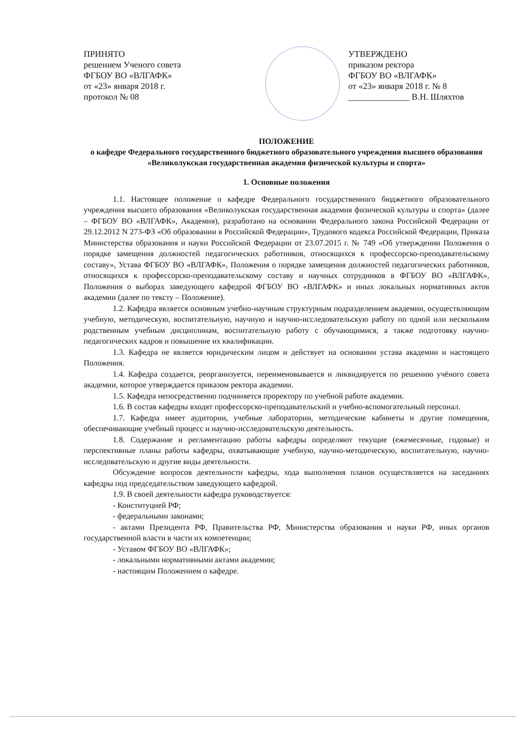ПРИНЯТО
решением Ученого совета
ФГБОУ ВО «ВЛГАФК»
от «23» января 2018 г.
протокол № 08
УТВЕРЖДЕНО
приказом ректора
ФГБОУ ВО «ВЛГАФК»
от «23» января 2018 г. № 8
______________ В.Н. Шляхтов
ПОЛОЖЕНИЕ
о кафедре Федерального государственного бюджетного образовательного учреждения высшего образования «Великолукская государственная академия физической культуры и спорта»
1. Основные положения
1.1. Настоящее положение о кафедре Федерального государственного бюджетного образовательного учреждения высшего образования «Великолукская государственная академия физической культуры и спорта» (далее – ФГБОУ ВО «ВЛГАФК», Академия), разработано на основании Федерального закона Российской Федерации от 29.12.2012 N 273-ФЗ «Об образовании в Российской Федерации», Трудового кодекса Российской Федерации, Приказа Министерства образования и науки Российской Федерации от 23.07.2015 г. № 749 «Об утверждении Положения о порядке замещения должностей педагогических работников, относящихся к профессорско-преподавательскому составу», Устава ФГБОУ ВО «ВЛГАФК», Положения о порядке замещения должностей педагогических работников, относящихся к профессорско-преподавательскому составу и научных сотрудников в ФГБОУ ВО «ВЛГАФК», Положения о выборах заведующего кафедрой ФГБОУ ВО «ВЛГАФК» и иных локальных нормативных актов академии (далее по тексту – Положение).
1.2. Кафедра является основным учебно-научным структурным подразделением академии, осуществляющим учебную, методическую, воспитательную, научную и научно-исследовательскую работу по одной или нескольким родственным учебным дисциплинам, воспитательную работу с обучающимися, а также подготовку научно-педагогических кадров и повышение их квалификации.
1.3. Кафедра не является юридическим лицом и действует на основании устава академии и настоящего Положения.
1.4. Кафедра создается, реорганизуется, переименовывается и ликвидируется по решению учёного совета академии, которое утверждается приказом ректора академии.
1.5. Кафедра непосредственно подчиняется проректору по учебной работе академии.
1.6. В состав кафедры входят профессорско-преподавательский и учебно-вспомогательный персонал.
1.7. Кафедра имеет аудитории, учебные лаборатории, методические кабинеты и другие помещения, обеспечивающие учебный процесс и научно-исследовательскую деятельность.
1.8. Содержание и регламентацию работы кафедры определяют текущие (ежемесячные, годовые) и перспективные планы работы кафедры, охватывающие учебную, научно-методическую, воспитательную, научно-исследовательскую и другие виды деятельности.
Обсуждение вопросов деятельности кафедры, хода выполнения планов осуществляется на заседаниях кафедры под председательством заведующего кафедрой.
1.9. В своей деятельности кафедра руководствуется:
- Конституцией РФ;
- федеральными законами;
- актами Президента РФ, Правительства РФ, Министерства образования и науки РФ, иных органов государственной власти в части их компетенции;
- Уставом ФГБОУ ВО «ВЛГАФК»;
- локальными нормативными актами академии;
- настоящим Положением о кафедре.